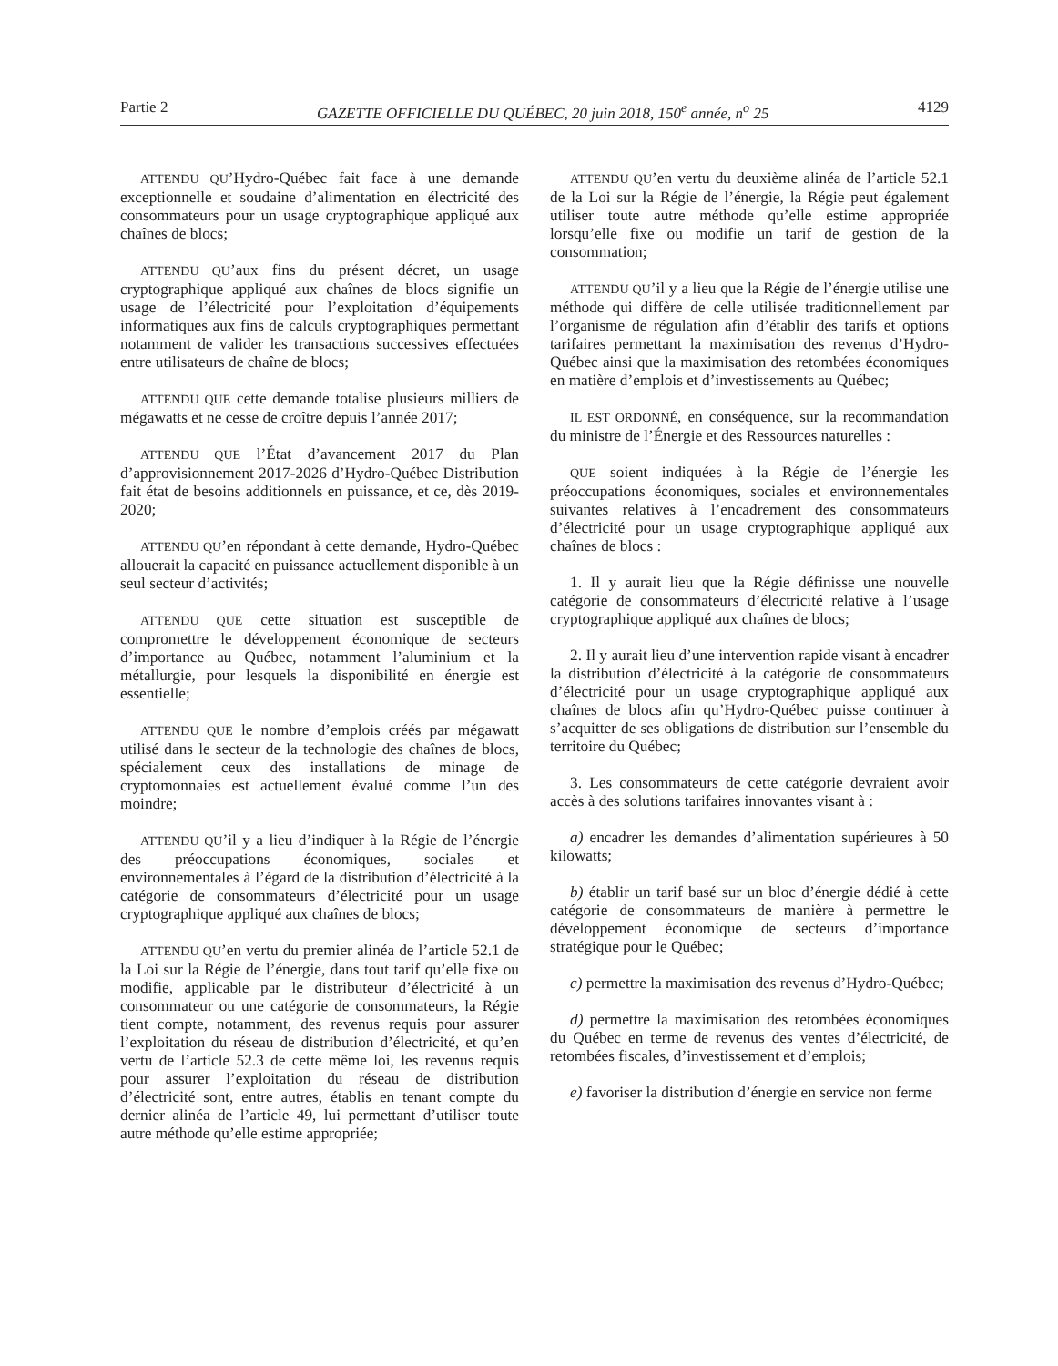Partie 2 GAZETTE OFFICIELLE DU QUÉBEC, 20 juin 2018, 150<sup>e</sup> année, n<sup>o</sup> 25 4129
ATTENDU QU’Hydro-Québec fait face à une demande exceptionnelle et soudaine d’alimentation en électricité des consommateurs pour un usage cryptographique appliqué aux chaînes de blocs;
ATTENDU QU’aux fins du présent décret, un usage cryptographique appliqué aux chaînes de blocs signifie un usage de l’électricité pour l’exploitation d’équipements informatiques aux fins de calculs cryptographiques permettant notamment de valider les transactions successives effectuées entre utilisateurs de chaîne de blocs;
ATTENDU QUE cette demande totalise plusieurs milliers de mégawatts et ne cesse de croître depuis l’année 2017;
ATTENDU QUE l’État d’avancement 2017 du Plan d’approvisionnement 2017-2026 d’Hydro-Québec Distribution fait état de besoins additionnels en puissance, et ce, dès 2019-2020;
ATTENDU QU’en répondant à cette demande, Hydro-Québec allouerait la capacité en puissance actuellement disponible à un seul secteur d’activités;
ATTENDU QUE cette situation est susceptible de compromettre le développement économique de secteurs d’importance au Québec, notamment l’aluminium et la métallurgie, pour lesquels la disponibilité en énergie est essentielle;
ATTENDU QUE le nombre d’emplois créés par mégawatt utilisé dans le secteur de la technologie des chaînes de blocs, spécialement ceux des installations de minage de cryptomonnaies est actuellement évalué comme l’un des moindre;
ATTENDU QU’il y a lieu d’indiquer à la Régie de l’énergie des préoccupations économiques, sociales et environnementales à l’égard de la distribution d’électricité à la catégorie de consommateurs d’électricité pour un usage cryptographique appliqué aux chaînes de blocs;
ATTENDU QU’en vertu du premier alinéa de l’article 52.1 de la Loi sur la Régie de l’énergie, dans tout tarif qu’elle fixe ou modifie, applicable par le distributeur d’électricité à un consommateur ou une catégorie de consommateurs, la Régie tient compte, notamment, des revenus requis pour assurer l’exploitation du réseau de distribution d’électricité, et qu’en vertu de l’article 52.3 de cette même loi, les revenus requis pour assurer l’exploitation du réseau de distribution d’électricité sont, entre autres, établis en tenant compte du dernier alinéa de l’article 49, lui permettant d’utiliser toute autre méthode qu’elle estime appropriée;
ATTENDU QU’en vertu du deuxième alinéa de l’article 52.1 de la Loi sur la Régie de l’énergie, la Régie peut également utiliser toute autre méthode qu’elle estime appropriée lorsqu’elle fixe ou modifie un tarif de gestion de la consommation;
ATTENDU QU’il y a lieu que la Régie de l’énergie utilise une méthode qui diffère de celle utilisée traditionnellement par l’organisme de régulation afin d’établir des tarifs et options tarifaires permettant la maximisation des revenus d’Hydro-Québec ainsi que la maximisation des retombées économiques en matière d’emplois et d’investissements au Québec;
IL EST ORDONNÉ, en conséquence, sur la recommandation du ministre de l’Énergie et des Ressources naturelles :
QUE soient indiquées à la Régie de l’énergie les préoccupations économiques, sociales et environnementales suivantes relatives à l’encadrement des consommateurs d’électricité pour un usage cryptographique appliqué aux chaînes de blocs :
1. Il y aurait lieu que la Régie définisse une nouvelle catégorie de consommateurs d’électricité relative à l’usage cryptographique appliqué aux chaînes de blocs;
2. Il y aurait lieu d’une intervention rapide visant à encadrer la distribution d’électricité à la catégorie de consommateurs d’électricité pour un usage cryptographique appliqué aux chaînes de blocs afin qu’Hydro-Québec puisse continuer à s’acquitter de ses obligations de distribution sur l’ensemble du territoire du Québec;
3. Les consommateurs de cette catégorie devraient avoir accès à des solutions tarifaires innovantes visant à :
a) encadrer les demandes d’alimentation supérieures à 50 kilowatts;
b) établir un tarif basé sur un bloc d’énergie dédié à cette catégorie de consommateurs de manière à permettre le développement économique de secteurs d’importance stratégique pour le Québec;
c) permettre la maximisation des revenus d’Hydro-Québec;
d) permettre la maximisation des retombées économiques du Québec en terme de revenus des ventes d’électricité, de retombées fiscales, d’investissement et d’emplois;
e) favoriser la distribution d’énergie en service non ferme